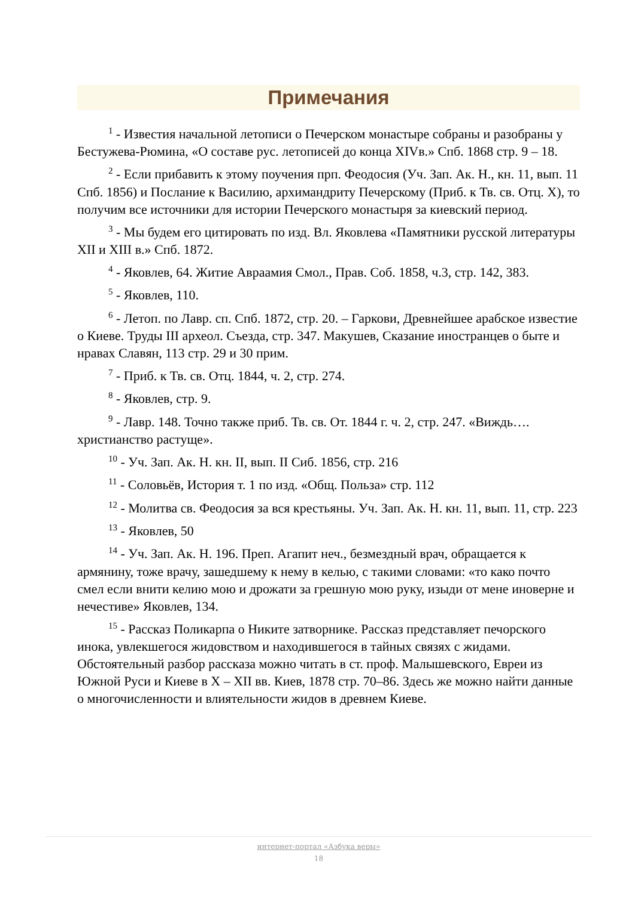Примечания
<sup>1</sup> - Известия начальной летописи о Печерском монастыре собраны и разобраны у Бестужева-Рюмина, «О составе рус. летописей до конца XIVв.» Спб. 1868 стр. 9 – 18.
<sup>2</sup> - Если прибавить к этому поучения прп. Феодосия (Уч. Зап. Ак. Н., кн. 11, вып. 11 Спб. 1856) и Послание к Василию, архимандриту Печерскому (Приб. к Тв. св. Отц. X), то получим все источники для истории Печерского монастыря за киевский период.
<sup>3</sup> - Мы будем его цитировать по изд. Вл. Яковлева «Памятники русской литературы XII и XIII в.» Спб. 1872.
<sup>4</sup> - Яковлев, 64. Житие Авраамия Смол., Прав. Соб. 1858, ч.3, стр. 142, 383.
<sup>5</sup> - Яковлев, 110.
<sup>6</sup> - Летоп. по Лавр. сп. Спб. 1872, стр. 20. – Гаркови, Древнейшее арабское известие о Киеве. Труды III археол. Съезда, стр. 347. Макушев, Сказание иностранцев о быте и нравах Славян, 113 стр. 29 и 30 прим.
<sup>7</sup> - Приб. к Тв. св. Отц. 1844, ч. 2, стр. 274.
<sup>8</sup> - Яковлев, стр. 9.
<sup>9</sup> - Лавр. 148. Точно также приб. Тв. св. От. 1844 г. ч. 2, стр. 247. «Виждь…. христианство растуще».
<sup>10</sup> - Уч. Зап. Ак. Н. кн. II, вып. II Сиб. 1856, стр. 216
<sup>11</sup> - Соловьёв, История т. 1 по изд. «Общ. Польза» стр. 112
<sup>12</sup> - Молитва св. Феодосия за вся крестьяны. Уч. Зап. Ак. Н. кн. 11, вып. 11, стр. 223
<sup>13</sup> - Яковлев, 50
<sup>14</sup> - Уч. Зап. Ак. Н. 196. Преп. Агапит неч., безмездный врач, обращается к армянину, тоже врачу, зашедшему к нему в келью, с такими словами: «то како почто смел если внити келию мою и дрожати за грешную мою руку, изыди от мене иноверне и нечестиве» Яковлев, 134.
<sup>15</sup> - Рассказ Поликарпа о Никите затворнике. Рассказ представляет печорского инока, увлекшегося жидовством и находившегося в тайных связях с жидами. Обстоятельный разбор рассказа можно читать в ст. проф. Малышевского, Евреи из Южной Руси и Киеве в X – XII вв. Киев, 1878 стр. 70–86. Здесь же можно найти данные о многочисленности и влиятельности жидов в древнем Киеве.
интернет-портал «Азбука веры»
18